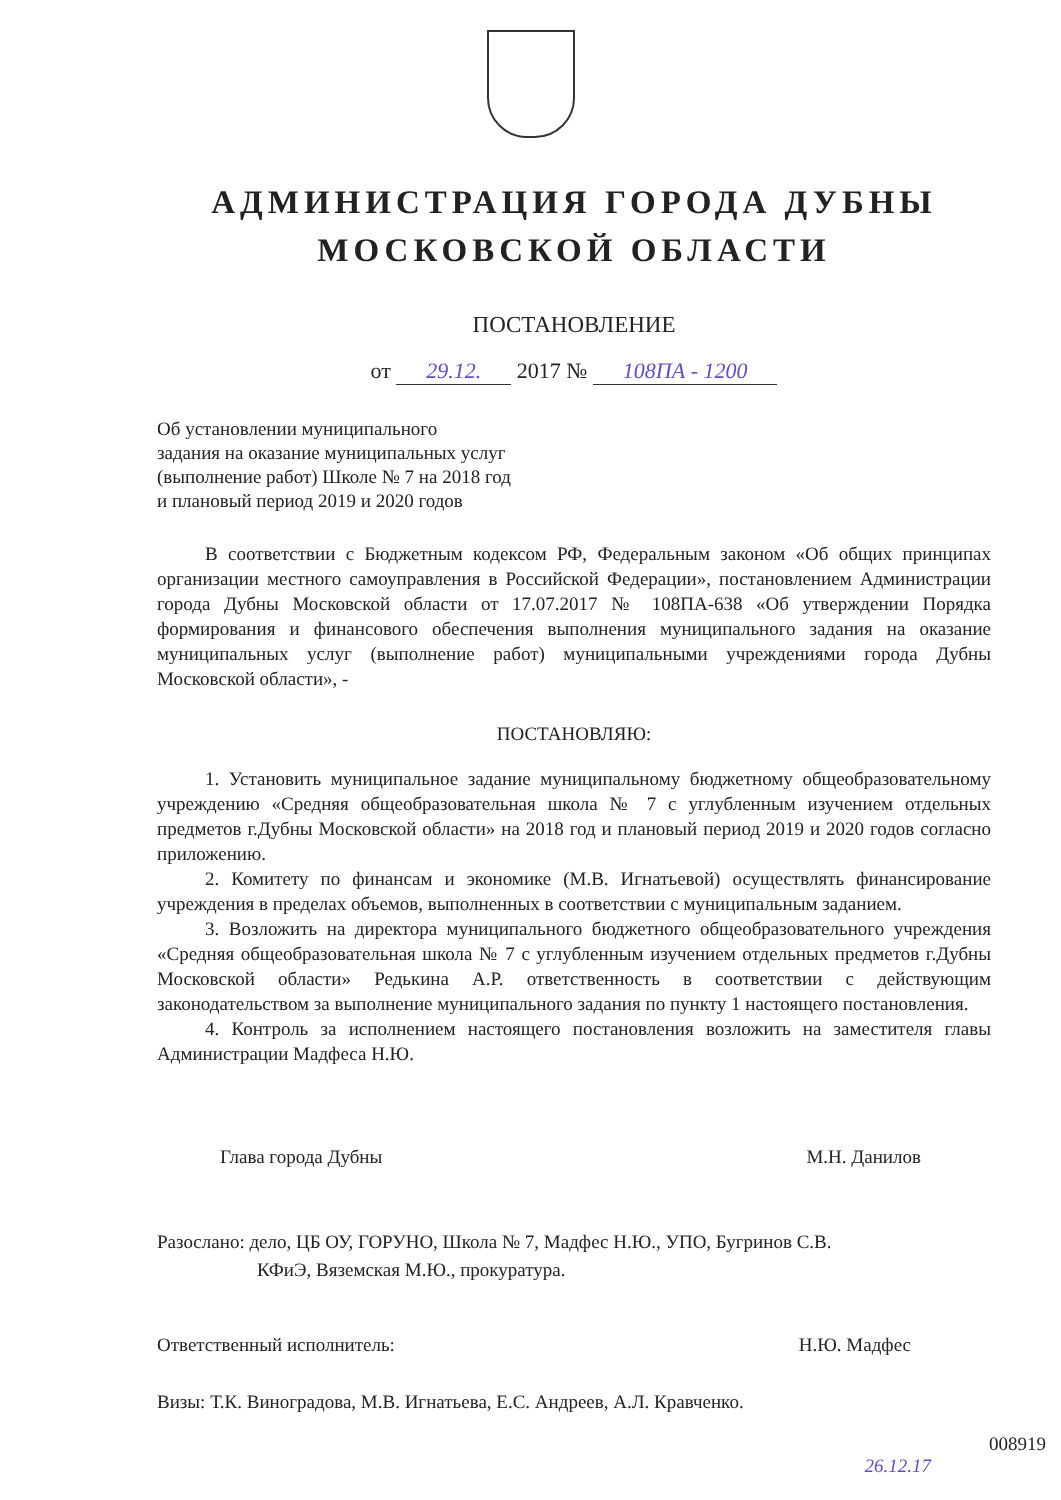АДМИНИСТРАЦИЯ ГОРОДА ДУБНЫ
МОСКОВСКОЙ ОБЛАСТИ
ПОСТАНОВЛЕНИЕ
от 29.12. 2017 № 108ПА - 1200
Об установлении муниципального
задания на оказание муниципальных услуг
(выполнение работ) Школе № 7 на 2018 год
и плановый период 2019 и 2020 годов
В соответствии с Бюджетным кодексом РФ, Федеральным законом «Об общих принципах организации местного самоуправления в Российской Федерации», постановлением Администрации города Дубны Московской области от 17.07.2017 № 108ПА-638 «Об утверждении Порядка формирования и финансового обеспечения выполнения муниципального задания на оказание муниципальных услуг (выполнение работ) муниципальными учреждениями города Дубны Московской области», -
ПОСТАНОВЛЯЮ:
1. Установить муниципальное задание муниципальному бюджетному общеобразовательному учреждению «Средняя общеобразовательная школа № 7 с углубленным изучением отдельных предметов г.Дубны Московской области» на 2018 год и плановый период 2019 и 2020 годов согласно приложению.
2. Комитету по финансам и экономике (М.В. Игнатьевой) осуществлять финансирование учреждения в пределах объемов, выполненных в соответствии с муниципальным заданием.
3. Возложить на директора муниципального бюджетного общеобразовательного учреждения «Средняя общеобразовательная школа № 7 с углубленным изучением отдельных предметов г.Дубны Московской области» Редькина А.Р. ответственность в соответствии с действующим законодательством за выполнение муниципального задания по пункту 1 настоящего постановления.
4. Контроль за исполнением настоящего постановления возложить на заместителя главы Администрации Мадфеса Н.Ю.
Глава города Дубны М.Н. Данилов
Разослано: дело, ЦБ ОУ, ГОРУНО, Школа № 7, Мадфес Н.Ю., УПО, Бугринов С.В.
КФиЭ, Вяземская М.Ю., прокуратура.
Ответственный исполнитель: Н.Ю. Мадфес
Визы: Т.К. Виноградова, М.В. Игнатьева, Е.С. Андреев, А.Л. Кравченко.
008919
26.12.17